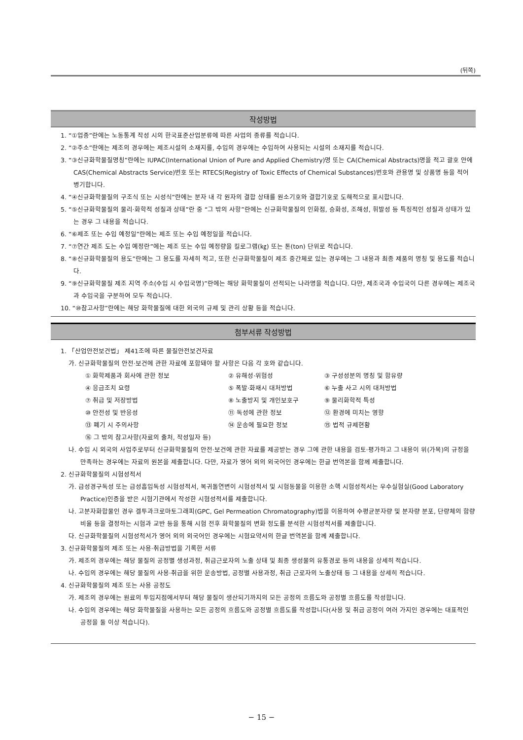(뒤쪽)
작성방법
1. “①업종”란에는 노동통계 작성 시의 한국표준산업분류에 따른 사업의 종류를 적습니다.
2. “②주소”란에는 제조의 경우에는 제조시설의 소재지를, 수입의 경우에는 수입하여 사용되는 시설의 소재지를 적습니다.
3. “③신규화학물질명칭”란에는 IUPAC(International Union of Pure and Applied Chemistry)명 또는 CA(Chemical Abstracts)명을 적고 괄호 안에 CAS(Chemical Abstracts Service)번호 또는 RTECS(Registry of Toxic Effects of Chemical Substances)번호와 관용명 및 상품명 등을 적어 병기합니다.
4. “④신규화학물질의 구조식 또는 시성식”란에는 분자 내 각 원자의 결합 상태를 원소기호와 결합기호로 도해적으로 표시합니다.
5. “⑤신규화학물질의 물리·화학적 성질과 상태”란 중 “그 밖의 사항”란에는 신규화학물질의 인화점, 승화성, 조해성, 휘발성 등 특징적인 성질과 상태가 있는 경우 그 내용을 적습니다.
6. “⑥제조 또는 수입 예정일”란에는 제조 또는 수입 예정일을 적습니다.
7. “⑦연간 제조 도는 수입 예정란”에는 제조 또는 수입 예정량을 킬로그램(㎏) 또는 톤(ton) 단위로 적습니다.
8. “⑧신규화학물질의 용도”란에는 그 용도를 자세히 적고, 또한 신규화학물질이 제조 중간체로 있는 경우에는 그 내용과 최종 제품의 명칭 및 용도를 적습니다.
9. “⑨신규화학물질 제조 지역 주소(수입 시 수입국명)”란에는 해당 화학물질이 선적되는 나라명을 적습니다. 다만, 제조국과 수입국이 다른 경우에는 제조국과 수입국을 구분하여 모두 적습니다.
10. “⑩참고사항”란에는 해당 화학물질에 대한 외국의 규제 및 관리 상황 등을 적습니다.
첨부서류 작성방법
1. 「산업안전보건법」 제41조에 따른 물질안전보건자료
가. 신규화학물질의 안전·보건에 관한 자료에 포함돼야 할 사항은 다음 각 호와 같습니다.
| ① 화학제품과 회사에 관한 정보 | ② 유해성·위험성 | ③ 구성성분의 명칭 및 함유량 |
| ④ 응급조치 요령 | ⑤ 폭발·화재시 대처방법 | ⑥ 누출 사고 시의 대처방법 |
| ⑦ 취급 및 저장방법 | ⑧ 노출방지 및 개인보호구 | ⑨ 물리화학적 특성 |
| ⑩ 안전성 및 반응성 | ⑪ 독성에 관한 정보 | ⑫ 환경에 미치는 영향 |
| ⑬ 폐기 시 주의사항 | ⑭ 운송에 필요한 정보 | ⑮ 법적 규제현황 |
| ⑯ 그 밖의 참고사항(자료의 출처, 작성일자 등) | | |
나. 수입 시 외국의 사업주로부터 신규화학물질의 안전·보건에 관한 자료를 제공받는 경우 그에 관한 내용을 검토·평가하고 그 내용이 위(가목)의 규정을 만족하는 경우에는 자료의 원본을 제출합니다. 다만, 자료가 영어 외의 외국어인 경우에는 한글 번역본을 함께 제출합니다.
2. 신규화학물질의 시험성적서
가. 급성경구독성 또는 급성흡입독성 시험성적서, 복귀돌연변이 시험성적서 및 시험동물을 이용한 소핵 시험성적서는 우수실험실(Good Laboratory Practice)인증을 받은 시험기관에서 작성한 시험성적서를 제출합니다.
나. 고분자화합물인 경우 겔투과크로마토그래피(GPC, Gel Permeation Chromatography)법을 이용하여 수평균분자량 및 분자량 분포, 단량체의 함량비율 등을 결정하는 시험과 교반 등을 통해 시험 전후 화학물질의 변화 정도를 분석한 시험성적서를 제출합니다.
다. 신규화학물질의 시험성적서가 영어 외의 외국어인 경우에는 시험요약서의 한글 번역본을 함께 제출합니다.
3. 신규화학물질의 제조 또는 사용·취급방법을 기록한 서류
가. 제조의 경우에는 해당 물질의 공정별 생성과정, 취급근로자의 노출 상태 및 최종 생성물의 유통경로 등의 내용을 상세히 적습니다.
나. 수입의 경우에는 해당 물질의 사용·취급을 위한 운송방법, 공정별 사용과정, 취급 근로자의 노출상태 등 그 내용을 상세히 적습니다.
4. 신규화학물질의 제조 또는 사용 공정도
가. 제조의 경우에는 원료의 투입지점에서부터 해당 물질이 생산되기까지의 모든 공정의 흐름도와 공정별 흐름도를 작성합니다.
나. 수입의 경우에는 해당 화학물질을 사용하는 모든 공정의 흐름도와 공정별 흐름도를 작성합니다(사용 및 취급 공정이 여러 가지인 경우에는 대표적인 공정을 둘 이상 적습니다).
− 15 −